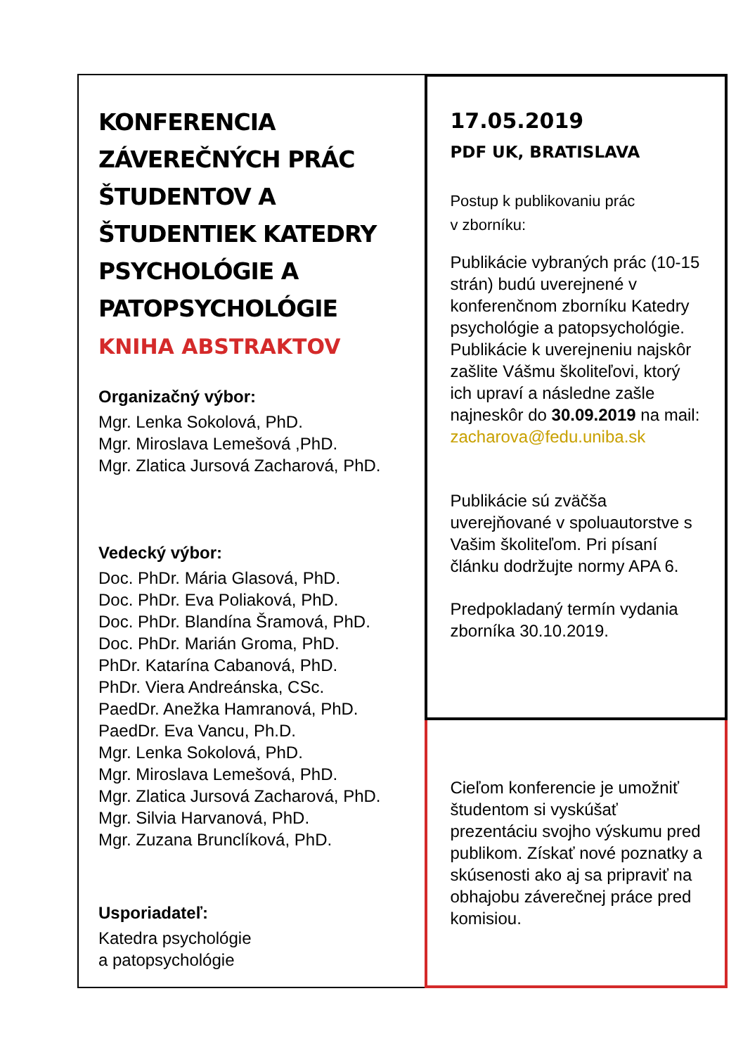KONFERENCIA ZÁVEREČNÝCH PRÁC ŠTUDENTOV A ŠTUDENTIEK KATEDRY PSYCHOLÓGIE A PATOPSYCHOLÓGIE
KNIHA ABSTRAKTOV
Organizačný výbor:
Mgr. Lenka Sokolová, PhD.
Mgr. Miroslava Lemešová ,PhD.
Mgr. Zlatica Jursová Zacharová, PhD.
Vedecký výbor:
Doc. PhDr. Mária Glasová, PhD.
Doc. PhDr. Eva Poliaková, PhD.
Doc. PhDr. Blandína Šramová, PhD.
Doc. PhDr. Marián Groma, PhD.
PhDr. Katarína Cabanová, PhD.
PhDr. Viera Andreánska, CSc.
PaedDr. Anežka Hamranová, PhD.
PaedDr. Eva Vancu, Ph.D.
Mgr. Lenka Sokolová, PhD.
Mgr. Miroslava Lemešová, PhD.
Mgr. Zlatica Jursová Zacharová, PhD.
Mgr. Silvia Harvanová, PhD.
Mgr. Zuzana Brunclíková, PhD.
Usporiadateľ:
Katedra psychológie
a patopsychológie
17.05.2019
PDF UK, BRATISLAVA
Postup k publikovaniu prác
v zborníku:
Publikácie vybraných prác (10-15 strán) budú uverejnené v konferenčnom zborníku Katedry psychológie a patopsychológie. Publikácie k uverejneniu najskôr zašlite Vášmu školiteľovi, ktorý ich upraví a následne zašle najneskôr do 30.09.2019 na mail: zacharova@fedu.uniba.sk
Publikácie sú zväčša uverejňované v spoluautorstve s Vašim školiteľom. Pri písaní článku dodržujte normy APA 6.
Predpokladaný termín vydania zborníka 30.10.2019.
Cieľom konferencie je umožniť študentom si vyskúšať prezentáciu svojho výskumu pred publikom. Získať nové poznatky a skúsenosti ako aj sa pripraviť na obhajobu záverečnej práce pred komisiou.